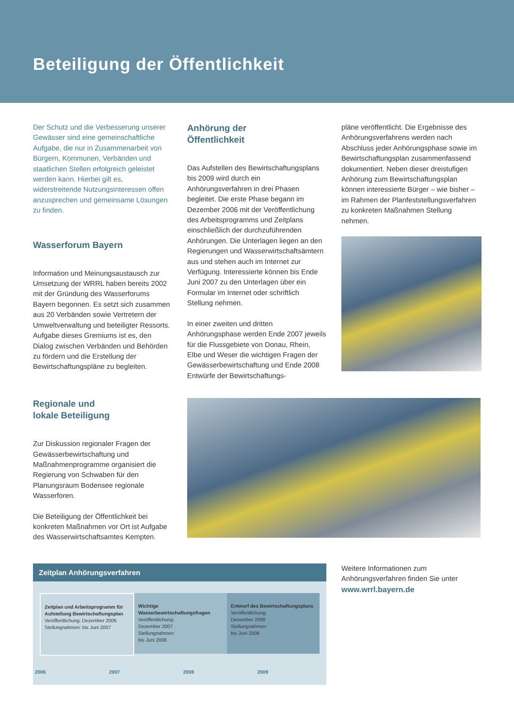Beteiligung der Öffentlichkeit
Der Schutz und die Verbesserung unserer Gewässer sind eine gemeinschaftliche Aufgabe, die nur in Zusammenarbeit von Bürgern, Kommunen, Verbänden und staatlichen Stellen erfolgreich geleistet werden kann. Hierbei gilt es, widerstreitende Nutzungsinteressen offen anzusprechen und gemeinsame Lösungen zu finden.
Wasserforum Bayern
Information und Meinungsaustausch zur Umsetzung der WRRL haben bereits 2002 mit der Gründung des Wasserforums Bayern begonnen. Es setzt sich zusammen aus 20 Verbänden sowie Vertretern der Umweltverwaltung und beteiligter Ressorts. Aufgabe dieses Gremiums ist es, den Dialog zwischen Verbänden und Behörden zu fördern und die Erstellung der Bewirtschaftungspläne zu begleiten.
Anhörung der
Öffentlichkeit
Das Aufstellen des Bewirtschaftungsplans bis 2009 wird durch ein Anhörungsverfahren in drei Phasen begleitet. Die erste Phase begann im Dezember 2006 mit der Veröffentlichung des Arbeitsprogramms und Zeitplans einschließlich der durchzuführenden Anhörungen. Die Unterlagen liegen an den Regierungen und Wasserwirtschaftsämtern aus und stehen auch im Internet zur Verfügung. Interessierte können bis Ende Juni 2007 zu den Unterlagen über ein Formular im Internet oder schriftlich Stellung nehmen.
In einer zweiten und dritten Anhörungsphase werden Ende 2007 jeweils für die Flussgebiete von Donau, Rhein, Elbe und Weser die wichtigen Fragen der Gewässerbewirtschaftung und Ende 2008 Entwürfe der Bewirtschaftungs-
pläne veröffentlicht. Die Ergebnisse des Anhörungsverfahrens werden nach Abschluss jeder Anhörungsphase sowie im Bewirtschaftungsplan zusammenfassend dokumentiert. Neben dieser dreistufigen Anhörung zum Bewirtschaftungsplan können interessierte Bürger – wie bisher – im Rahmen der Planfeststellungsverfahren zu konkreten Maßnahmen Stellung nehmen.
Regionale und
lokale Beteiligung
Zur Diskussion regionaler Fragen der Gewässerbewirtschaftung und Maßnahmenprogramme organisiert die Regierung von Schwaben für den Planungsraum Bodensee regionale Wasserforen.
Die Beteiligung der Öffentlichkeit bei konkreten Maßnahmen vor Ort ist Aufgabe des Wasserwirtschaftsamtes Kempten.
Zeitplan Anhörungsverfahren
Zeitplan und Arbeitsprogramm für Aufstellung Bewirtschaftungsplan
Veröffentlichung: Dezember 2006
Stellungnahmen: bis Juni 2007
Wichtige Wasserbewirtschaftungsfragen
Veröffentlichung:
Dezember 2007
Stellungnahmen:
bis Juni 2008
Entwurf des Bewirtschaftungsplans
Veröffentlichung:
Dezember 2008
Stellungnahmen:
bis Juni 2009
2006 2007 2008 2009
Weitere Informationen zum Anhörungsverfahren finden Sie unter
www.wrrl.bayern.de